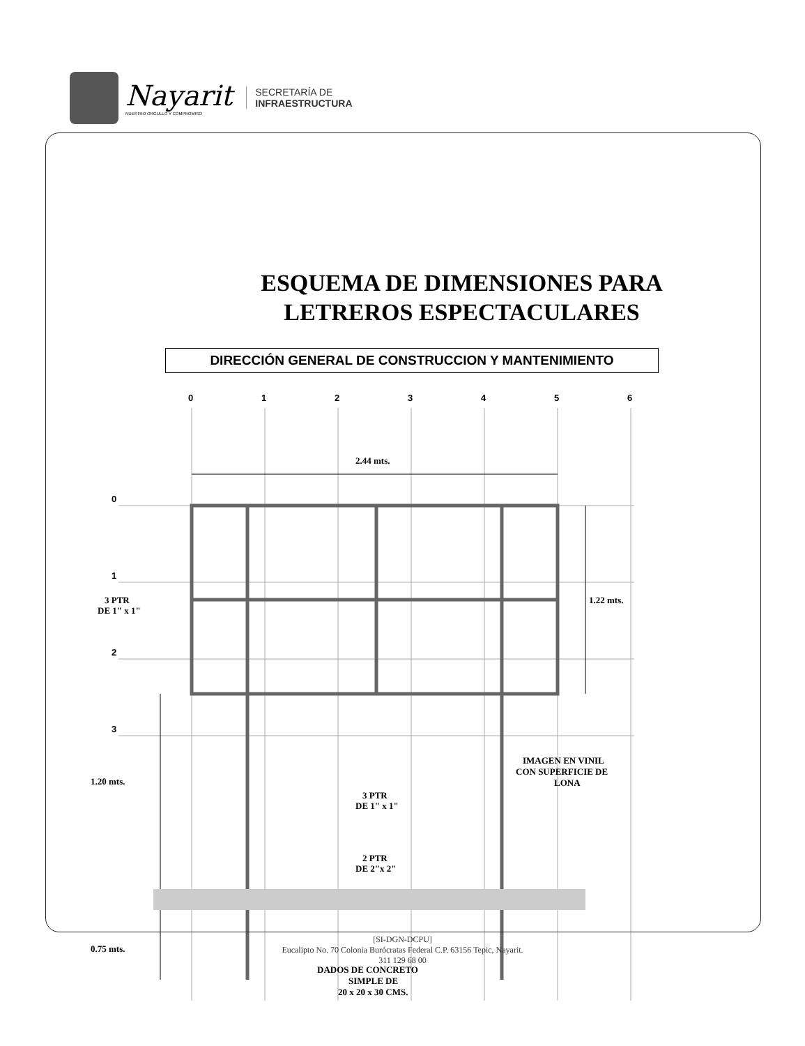Nayarit
NUESTRO ORGULLO Y COMPROMISO
SECRETARÍA DE
INFRAESTRUCTURA
ESQUEMA DE DIMENSIONES PARA
LETREROS ESPECTACULARES
DIRECCIÓN GENERAL DE CONSTRUCCION Y MANTENIMIENTO
0
1
2
3
4
5
6
0
1
2
3
2.44 mts.
1.22 mts.
3 PTR
DE 1" x 1"
1.20 mts.
0.75 mts.
3 PTR
DE 1" x 1"
IMAGEN EN VINIL
CON SUPERFICIE DE
LONA
2 PTR
DE 2"x 2"
DADOS DE CONCRETO
SIMPLE DE
20 x 20 x 30 CMS.
[SI-DGN-DCPU]
Eucalipto No. 70 Colonia Burócratas Federal C.P. 63156 Tepic, Nayarit.
311 129 68 00